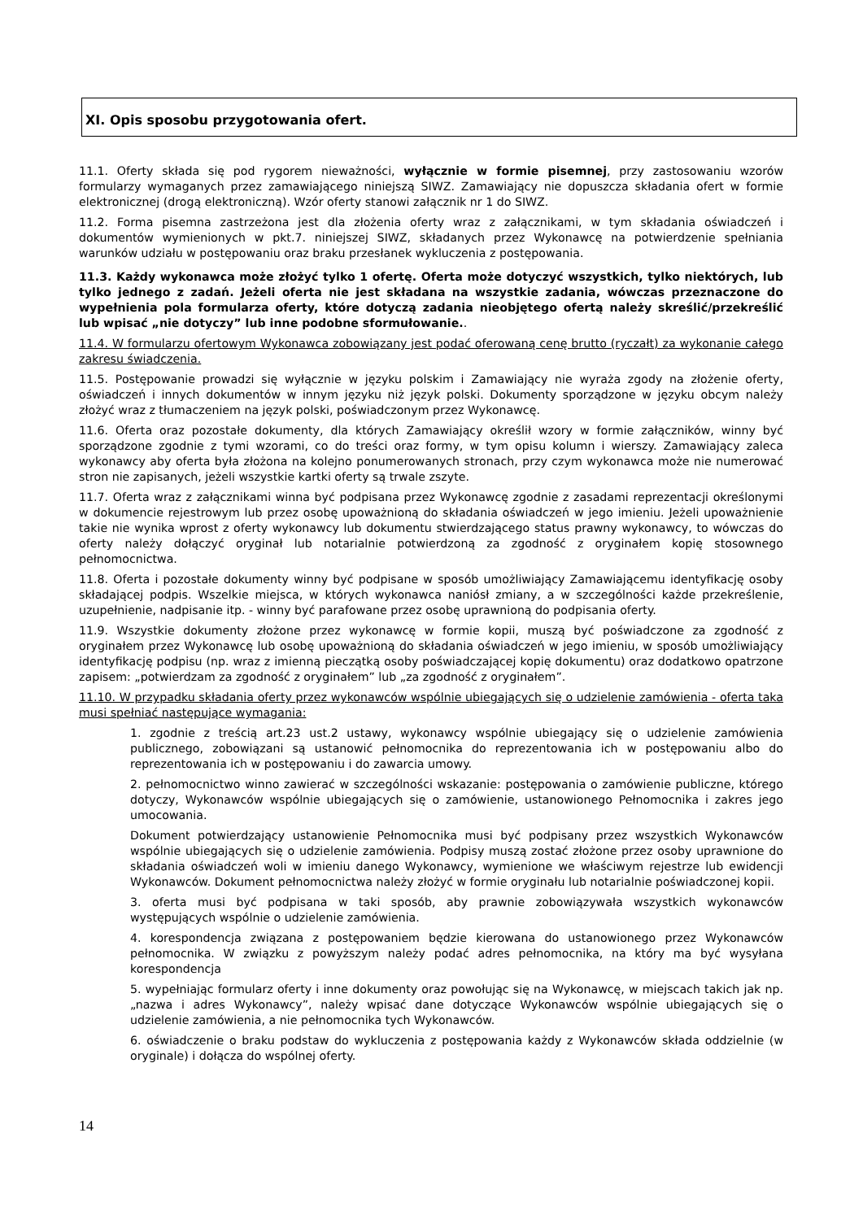XI. Opis sposobu przygotowania ofert.
11.1. Oferty składa się pod rygorem nieważności, wyłącznie w formie pisemnej, przy zastosowaniu wzorów formularzy wymaganych przez zamawiającego niniejszą SIWZ. Zamawiający nie dopuszcza składania ofert w formie elektronicznej (drogą elektroniczną). Wzór oferty stanowi załącznik nr 1 do SIWZ.
11.2. Forma pisemna zastrzeżona jest dla złożenia oferty wraz z załącznikami, w tym składania oświadczeń i dokumentów wymienionych w pkt.7. niniejszej SIWZ, składanych przez Wykonawcę na potwierdzenie spełniania warunków udziału w postępowaniu oraz braku przesłanek wykluczenia z postępowania.
11.3. Każdy wykonawca może złożyć tylko 1 ofertę. Oferta może dotyczyć wszystkich, tylko niektórych, lub tylko jednego z zadań. Jeżeli oferta nie jest składana na wszystkie zadania, wówczas przeznaczone do wypełnienia pola formularza oferty, które dotyczą zadania nieobjętego ofertą należy skreślić/przekreślić lub wpisać „nie dotyczy” lub inne podobne sformułowanie..
11.4. W formularzu ofertowym Wykonawca zobowiązany jest podać oferowaną cenę brutto (ryczałt) za wykonanie całego zakresu świadczenia.
11.5. Postępowanie prowadzi się wyłącznie w języku polskim i Zamawiający nie wyraża zgody na złożenie oferty, oświadczeń i innych dokumentów w innym języku niż język polski. Dokumenty sporządzone w języku obcym należy złożyć wraz z tłumaczeniem na język polski, poświadczonym przez Wykonawcę.
11.6. Oferta oraz pozostałe dokumenty, dla których Zamawiający określił wzory w formie załączników, winny być sporządzone zgodnie z tymi wzorami, co do treści oraz formy, w tym opisu kolumn i wierszy. Zamawiający zaleca wykonawcy aby oferta była złożona na kolejno ponumerowanych stronach, przy czym wykonawca może nie numerować stron nie zapisanych, jeżeli wszystkie kartki oferty są trwale zszyte.
11.7. Oferta wraz z załącznikami winna być podpisana przez Wykonawcę zgodnie z zasadami reprezentacji określonymi w dokumencie rejestrowym lub przez osobę upoważnioną do składania oświadczeń w jego imieniu. Jeżeli upoważnienie takie nie wynika wprost z oferty wykonawcy lub dokumentu stwierdzającego status prawny wykonawcy, to wówczas do oferty należy dołączyć oryginał lub notarialnie potwierdzoną za zgodność z oryginałem kopię stosownego pełnomocnictwa.
11.8. Oferta i pozostałe dokumenty winny być podpisane w sposób umożliwiający Zamawiającemu identyfikację osoby składającej podpis. Wszelkie miejsca, w których wykonawca naniósł zmiany, a w szczególności każde przekreślenie, uzupełnienie, nadpisanie itp. - winny być parafowane przez osobę uprawnioną do podpisania oferty.
11.9. Wszystkie dokumenty złożone przez wykonawcę w formie kopii, muszą być poświadczone za zgodność z oryginałem przez Wykonawcę lub osobę upoważnioną do składania oświadczeń w jego imieniu, w sposób umożliwiający identyfikację podpisu (np. wraz z imienną pieczątką osoby poświadczającej kopię dokumentu) oraz dodatkowo opatrzone zapisem: „potwierdzam za zgodność z oryginałem” lub „za zgodność z oryginałem”.
11.10. W przypadku składania oferty przez wykonawców wspólnie ubiegających się o udzielenie zamówienia - oferta taka musi spełniać następujące wymagania:
1. zgodnie z treścią art.23 ust.2 ustawy, wykonawcy wspólnie ubiegający się o udzielenie zamówienia publicznego, zobowiązani są ustanowić pełnomocnika do reprezentowania ich w postępowaniu albo do reprezentowania ich w postępowaniu i do zawarcia umowy.
2. pełnomocnictwo winno zawierać w szczególności wskazanie: postępowania o zamówienie publiczne, którego dotyczy, Wykonawców wspólnie ubiegających się o zamówienie, ustanowionego Pełnomocnika i zakres jego umocowania.
Dokument potwierdzający ustanowienie Pełnomocnika musi być podpisany przez wszystkich Wykonawców wspólnie ubiegających się o udzielenie zamówienia. Podpisy muszą zostać złożone przez osoby uprawnione do składania oświadczeń woli w imieniu danego Wykonawcy, wymienione we właściwym rejestrze lub ewidencji Wykonawców. Dokument pełnomocnictwa należy złożyć w formie oryginału lub notarialnie poświadczonej kopii.
3. oferta musi być podpisana w taki sposób, aby prawnie zobowiązywała wszystkich wykonawców występujących wspólnie o udzielenie zamówienia.
4. korespondencja związana z postępowaniem będzie kierowana do ustanowionego przez Wykonawców pełnomocnika. W związku z powyższym należy podać adres pełnomocnika, na który ma być wysyłana korespondencja
5. wypełniając formularz oferty i inne dokumenty oraz powołując się na Wykonawcę, w miejscach takich jak np. „nazwa i adres Wykonawcy”, należy wpisać dane dotyczące Wykonawców wspólnie ubiegających się o udzielenie zamówienia, a nie pełnomocnika tych Wykonawców.
6. oświadczenie o braku podstaw do wykluczenia z postępowania każdy z Wykonawców składa oddzielnie (w oryginale) i dołącza do wspólnej oferty.
14